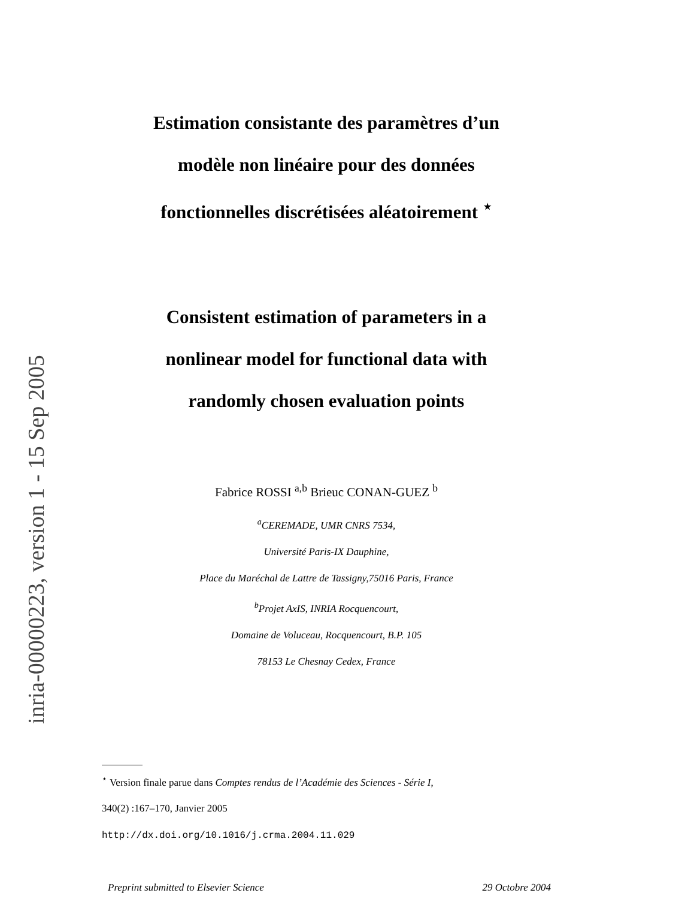inria-00000223, version 1 - 15 Sep 2005
Estimation consistante des paramètres d’un
modèle non linéaire pour des données
fonctionnelles discrétisées aléatoirement <sup>⋆</sup>
Consistent estimation of parameters in a
nonlinear model for functional data with
randomly chosen evaluation points
Fabrice ROSSI <sup>a,b</sup> Brieuc CONAN-GUEZ <sup>b</sup>
<sup>a</sup> CEREMADE, UMR CNRS 7534,
Université Paris-IX Dauphine,
Place du Maréchal de Lattre de Tassigny,75016 Paris, France
<sup>b</sup> Projet AxIS, INRIA Rocquencourt,
Domaine de Voluceau, Rocquencourt, B.P. 105
78153 Le Chesnay Cedex, France
<sup>⋆</sup> Version finale parue dans Comptes rendus de l’Académie des Sciences - Série I,
340(2) :167–170, Janvier 2005
http://dx.doi.org/10.1016/j.crma.2004.11.029
Preprint submitted to Elsevier Science 29 Octobre 2004